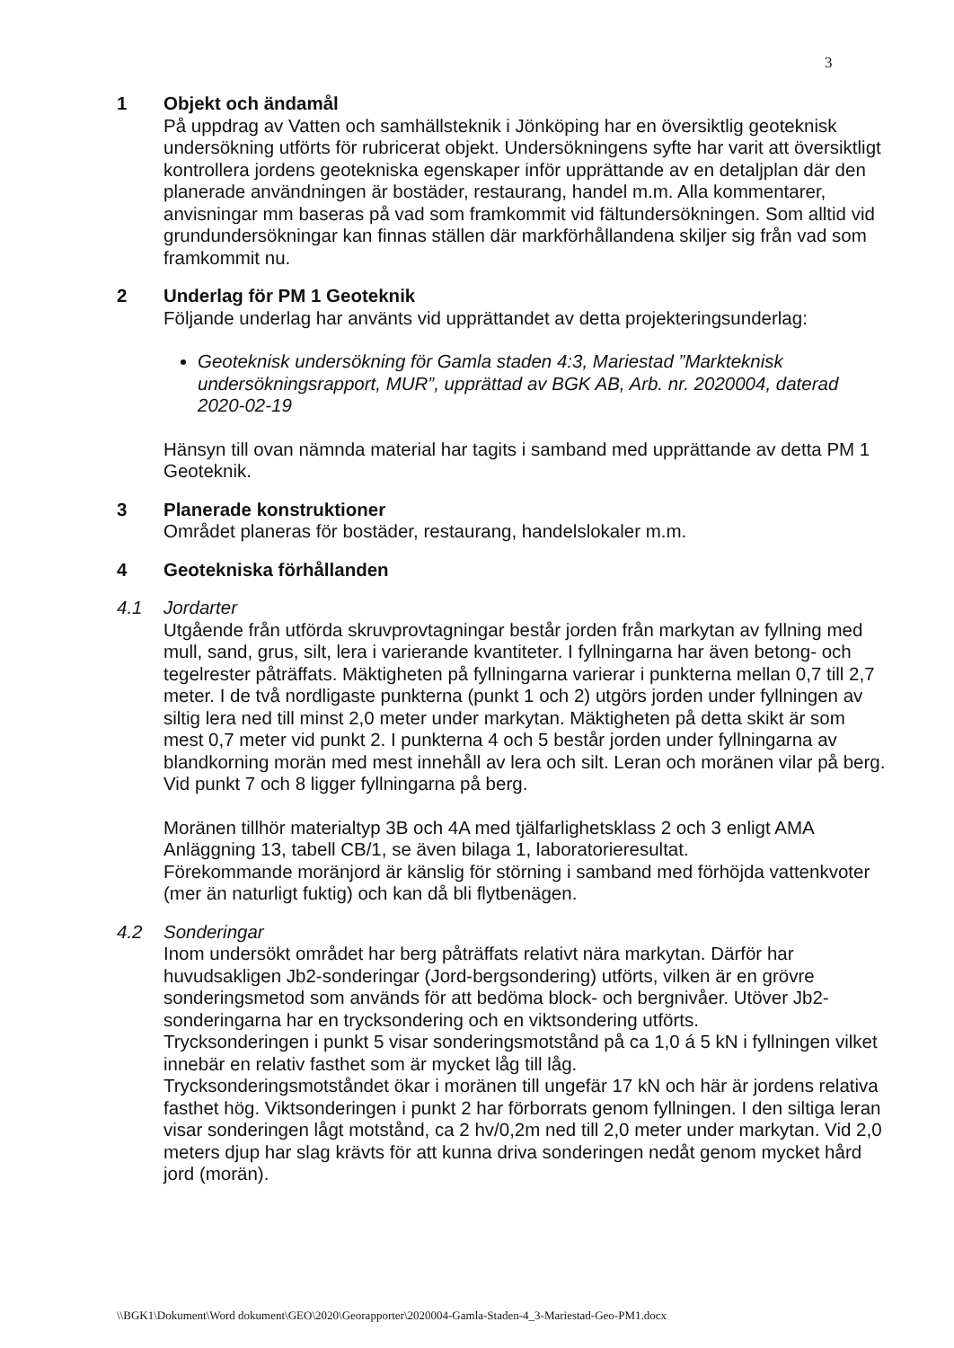3
1 Objekt och ändamål
På uppdrag av Vatten och samhällsteknik i Jönköping har en översiktlig geoteknisk undersökning utförts för rubricerat objekt. Undersökningens syfte har varit att översiktligt kontrollera jordens geotekniska egenskaper inför upprättande av en detaljplan där den planerade användningen är bostäder, restaurang, handel m.m. Alla kommentarer, anvisningar mm baseras på vad som framkommit vid fältundersökningen. Som alltid vid grundundersökningar kan finnas ställen där markförhållandena skiljer sig från vad som framkommit nu.
2 Underlag för PM 1 Geoteknik
Följande underlag har använts vid upprättandet av detta projekteringsunderlag:
Geoteknisk undersökning för Gamla staden 4:3, Mariestad ”Markteknisk undersökningsrapport, MUR”, upprättad av BGK AB, Arb. nr. 2020004, daterad 2020-02-19
Hänsyn till ovan nämnda material har tagits i samband med upprättande av detta PM 1 Geoteknik.
3 Planerade konstruktioner
Området planeras för bostäder, restaurang, handelslokaler m.m.
4 Geotekniska förhållanden
4.1 Jordarter
Utgående från utförda skruvprovtagningar består jorden från markytan av fyllning med mull, sand, grus, silt, lera i varierande kvantiteter. I fyllningarna har även betong- och tegelrester påträffats. Mäktigheten på fyllningarna varierar i punkterna mellan 0,7 till 2,7 meter. I de två nordligaste punkterna (punkt 1 och 2) utgörs jorden under fyllningen av siltig lera ned till minst 2,0 meter under markytan. Mäktigheten på detta skikt är som mest 0,7 meter vid punkt 2. I punkterna 4 och 5 består jorden under fyllningarna av blandkorning morän med mest innehåll av lera och silt. Leran och moränen vilar på berg. Vid punkt 7 och 8 ligger fyllningarna på berg.
Moränen tillhör materialtyp 3B och 4A med tjälfarlighetsklass 2 och 3 enligt AMA Anläggning 13, tabell CB/1, se även bilaga 1, laboratorieresultat.
Förekommande moränjord är känslig för störning i samband med förhöjda vattenkvoter (mer än naturligt fuktig) och kan då bli flytbenägen.
4.2 Sonderingar
Inom undersökt området har berg påträffats relativt nära markytan. Därför har huvudsakligen Jb2-sonderingar (Jord-bergsondering) utförts, vilken är en grövre sonderingsmetod som används för att bedöma block- och bergnivåer. Utöver Jb2-sonderingarna har en trycksondering och en viktsondering utförts.
Trycksonderingen i punkt 5 visar sonderingsmotstånd på ca 1,0 á 5 kN i fyllningen vilket innebär en relativ fasthet som är mycket låg till låg.
Trycksonderingsmotståndet ökar i moränen till ungefär 17 kN och här är jordens relativa fasthet hög. Viktsonderingen i punkt 2 har förborrats genom fyllningen. I den siltiga leran visar sonderingen lågt motstånd, ca 2 hv/0,2m ned till 2,0 meter under markytan. Vid 2,0 meters djup har slag krävts för att kunna driva sonderingen nedåt genom mycket hård jord (morän).
\\BGK1\Dokument\Word dokument\GEO\2020\Georapporter\2020004-Gamla-Staden-4_3-Mariestad-Geo-PM1.docx